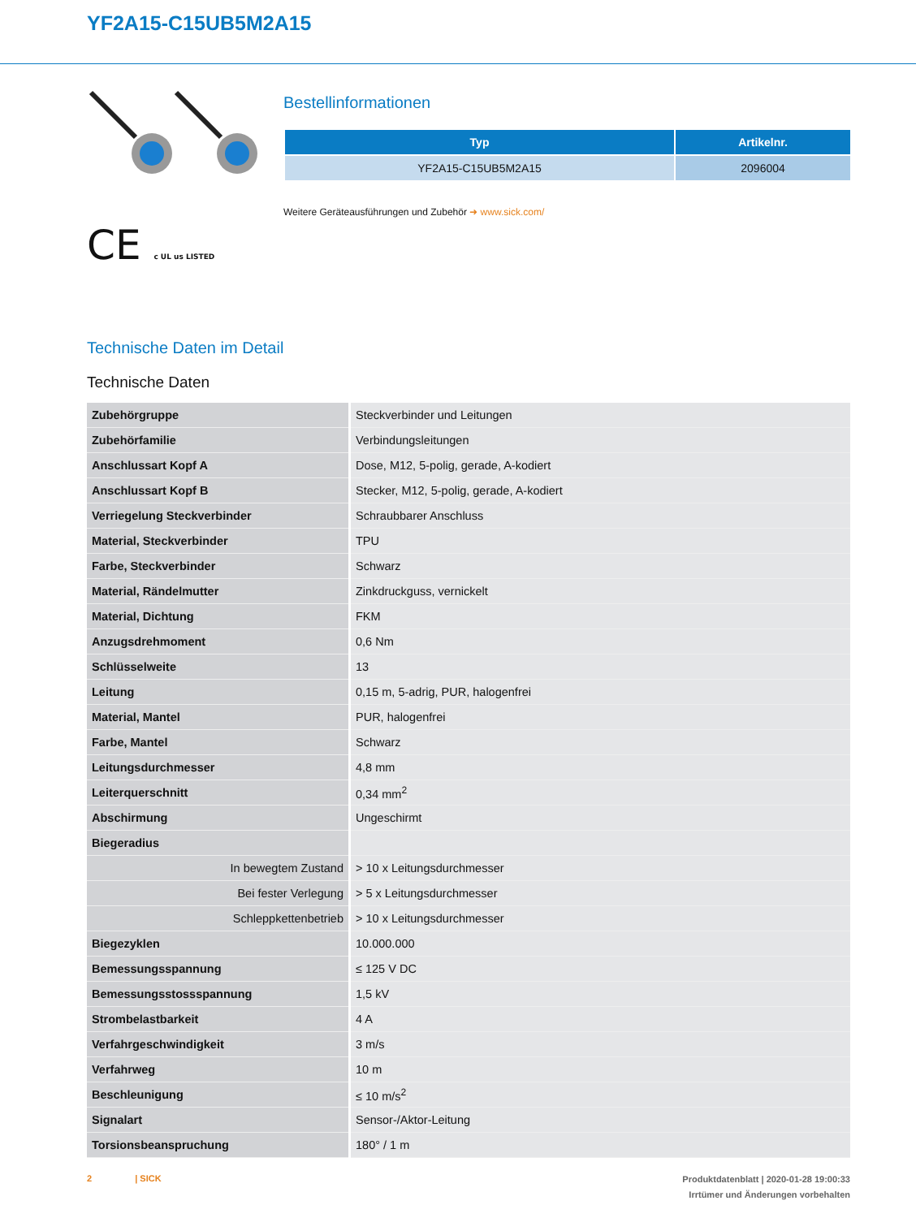YF2A15-C15UB5M2A15
CE c UL us LISTED
Bestellinformationen
| Typ | Artikelnr. |
| --- | --- |
| YF2A15-C15UB5M2A15 | 2096004 |
Weitere Geräteausführungen und Zubehör ➜ www.sick.com/
Technische Daten im Detail
Technische Daten
| Zubehörgruppe | Steckverbinder und Leitungen |
| Zubehörfamilie | Verbindungsleitungen |
| Anschlussart Kopf A | Dose, M12, 5-polig, gerade, A-kodiert |
| Anschlussart Kopf B | Stecker, M12, 5-polig, gerade, A-kodiert |
| Verriegelung Steckverbinder | Schraubbarer Anschluss |
| Material, Steckverbinder | TPU |
| Farbe, Steckverbinder | Schwarz |
| Material, Rändelmutter | Zinkdruckguss, vernickelt |
| Material, Dichtung | FKM |
| Anzugsdrehmoment | 0,6 Nm |
| Schlüsselweite | 13 |
| Leitung | 0,15 m, 5-adrig, PUR, halogenfrei |
| Material, Mantel | PUR, halogenfrei |
| Farbe, Mantel | Schwarz |
| Leitungsdurchmesser | 4,8 mm |
| Leiterquerschnitt | 0,34 mm<sup>2</sup> |
| Abschirmung | Ungeschirmt |
| Biegeradius | |
| In bewegtem Zustand | > 10 x Leitungsdurchmesser |
| Bei fester Verlegung | > 5 x Leitungsdurchmesser |
| Schleppkettenbetrieb | > 10 x Leitungsdurchmesser |
| Biegezyklen | 10.000.000 |
| Bemessungsspannung | ≤ 125 V DC |
| Bemessungsstossspannung | 1,5 kV |
| Strombelastbarkeit | 4 A |
| Verfahrgeschwindigkeit | 3 m/s |
| Verfahrweg | 10 m |
| Beschleunigung | ≤ 10 m/s<sup>2</sup> |
| Signalart | Sensor-/Aktor-Leitung |
| Torsionsbeanspruchung | 180° / 1 m |
Produktdatenblatt | 2020-01-28 19:00:33
Irrtümer und Änderungen vorbehalten
2 | SICK